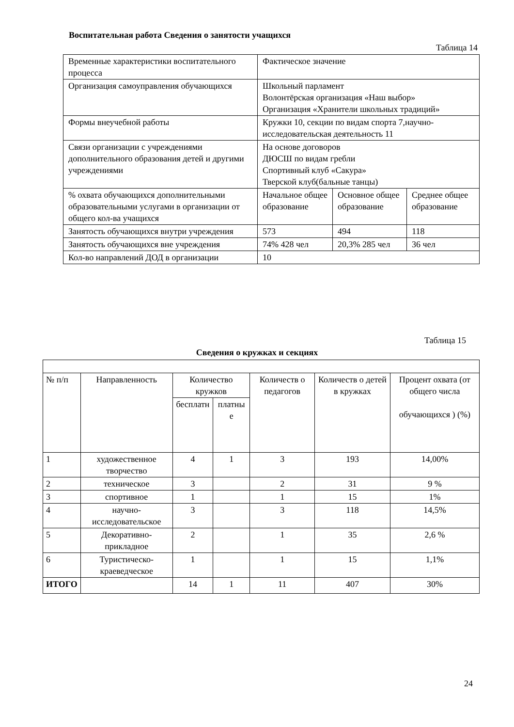Воспитательная работа Сведения о занятости учащихся
Таблица 14
| Временные характеристики воспитательного процесса | Фактическое значение | | |
| Организация самоуправления обучающихся | Школьный парламент Волонтёрская организация «Наш выбор» Организация «Хранители школьных традиций» | | |
| Формы внеучебной работы | Кружки 10, секции по видам спорта 7,научно-исследовательская деятельность 11 | | |
| Связи организации с учреждениями дополнительного образования детей и другими учреждениями | На основе договоров ДЮСШ по видам гребли Спортивный клуб «Сакура» Тверской клуб(бальные танцы) | | |
| % охвата обучающихся дополнительными образовательными услугами в организации от общего кол-ва учащихся | Начальное общее образование | Основное общее образование | Среднее общее образование |
| Занятость обучающихся внутри учреждения | 573 | 494 | 118 |
| Занятость обучающихся вне учреждения | 74% 428 чел | 20,3% 285 чел | 36 чел |
| Кол-во направлений ДОД в организации | 10 | | |
Таблица 15
Сведения о кружках и секциях
| № п/п | Направленность | Количество кружков | | Количеств о педагогов | Количеств о детей в кружках | Процент охвата (от общего числа обучающихся ) (%) |
| | | бесплатн | платны е | | | |
| 1 | художественное творчество | 4 | 1 | 3 | 193 | 14,00% |
| 2 | техническое | 3 | | 2 | 31 | 9 % |
| 3 | спортивное | 1 | | 1 | 15 | 1% |
| 4 | научно-исследовательское | 3 | | 3 | 118 | 14,5% |
| 5 | Декоративно-прикладное | 2 | | 1 | 35 | 2,6 % |
| 6 | Туристическо-краеведческое | 1 | | 1 | 15 | 1,1% |
| ИТОГО | | 14 | 1 | 11 | 407 | 30% |
24